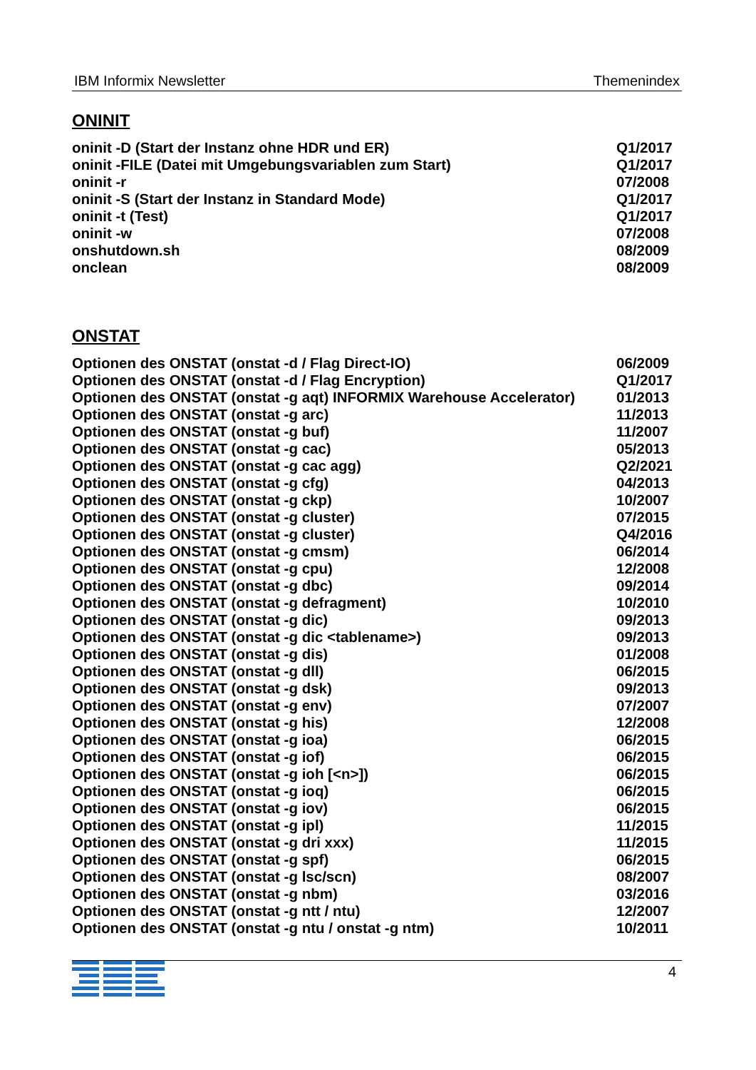IBM Informix Newsletter Themenindex
ONINIT
| oninit -D (Start der Instanz ohne HDR und ER) | Q1/2017 |
| oninit -FILE (Datei mit Umgebungsvariablen zum Start) | Q1/2017 |
| oninit -r | 07/2008 |
| oninit -S (Start der Instanz in Standard Mode) | Q1/2017 |
| oninit -t (Test) | Q1/2017 |
| oninit -w | 07/2008 |
| onshutdown.sh | 08/2009 |
| onclean | 08/2009 |
ONSTAT
| Optionen des ONSTAT (onstat -d / Flag Direct-IO) | 06/2009 |
| Optionen des ONSTAT (onstat -d / Flag Encryption) | Q1/2017 |
| Optionen des ONSTAT (onstat -g aqt) INFORMIX Warehouse Accelerator) | 01/2013 |
| Optionen des ONSTAT (onstat -g arc) | 11/2013 |
| Optionen des ONSTAT (onstat -g buf) | 11/2007 |
| Optionen des ONSTAT (onstat -g cac) | 05/2013 |
| Optionen des ONSTAT (onstat -g cac agg) | Q2/2021 |
| Optionen des ONSTAT (onstat -g cfg) | 04/2013 |
| Optionen des ONSTAT (onstat -g ckp) | 10/2007 |
| Optionen des ONSTAT (onstat -g cluster) | 07/2015 |
| Optionen des ONSTAT (onstat -g cluster) | Q4/2016 |
| Optionen des ONSTAT (onstat -g cmsm) | 06/2014 |
| Optionen des ONSTAT (onstat -g cpu) | 12/2008 |
| Optionen des ONSTAT (onstat -g dbc) | 09/2014 |
| Optionen des ONSTAT (onstat -g defragment) | 10/2010 |
| Optionen des ONSTAT (onstat -g dic) | 09/2013 |
| Optionen des ONSTAT (onstat -g dic <tablename>) | 09/2013 |
| Optionen des ONSTAT (onstat -g dis) | 01/2008 |
| Optionen des ONSTAT (onstat -g dll) | 06/2015 |
| Optionen des ONSTAT (onstat -g dsk) | 09/2013 |
| Optionen des ONSTAT (onstat -g env) | 07/2007 |
| Optionen des ONSTAT (onstat -g his) | 12/2008 |
| Optionen des ONSTAT (onstat -g ioa) | 06/2015 |
| Optionen des ONSTAT (onstat -g iof) | 06/2015 |
| Optionen des ONSTAT (onstat -g ioh [<n>]) | 06/2015 |
| Optionen des ONSTAT (onstat -g ioq) | 06/2015 |
| Optionen des ONSTAT (onstat -g iov) | 06/2015 |
| Optionen des ONSTAT (onstat -g ipl) | 11/2015 |
| Optionen des ONSTAT (onstat -g dri xxx) | 11/2015 |
| Optionen des ONSTAT (onstat -g spf) | 06/2015 |
| Optionen des ONSTAT (onstat -g lsc/scn) | 08/2007 |
| Optionen des ONSTAT (onstat -g nbm) | 03/2016 |
| Optionen des ONSTAT (onstat -g ntt / ntu) | 12/2007 |
| Optionen des ONSTAT (onstat -g ntu / onstat -g ntm) | 10/2011 |
4